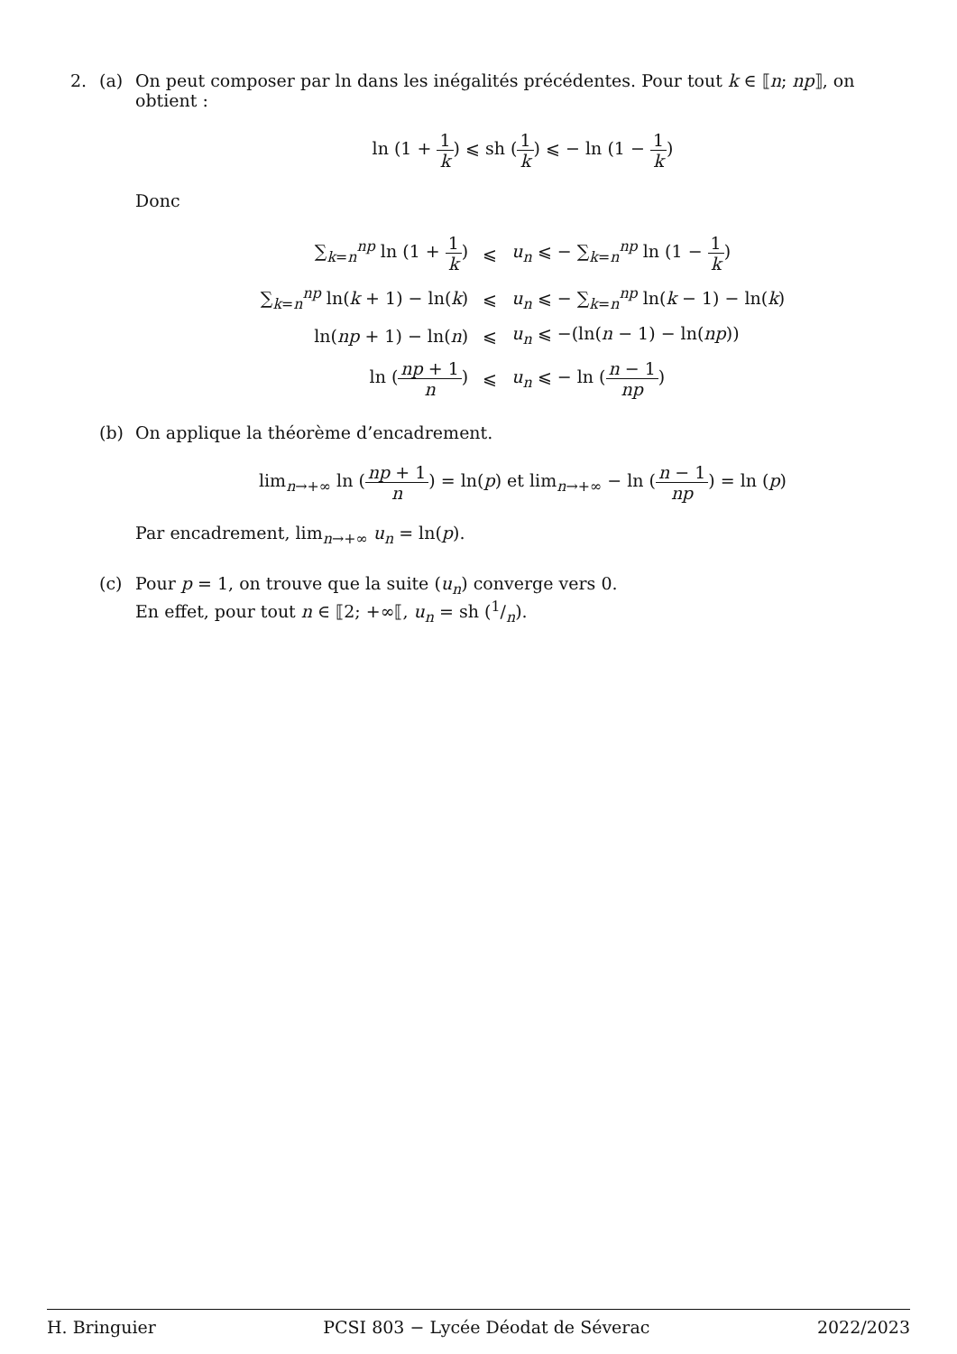2. (a) On peut composer par ln dans les inégalités précédentes. Pour tout k ∈ ⟦n; np⟧, on obtient :
ln (1 + 1 k) ⩽ sh (1 k) ⩽ − ln (1 − 1 k)
Donc
| ∑<sub>k=n</sub><sup>np</sup> ln (1 + 1 k ) | ⩽ | u<sub>n</sub> ⩽ − ∑<sub>k=n</sub><sup>np</sup> ln (1 − 1 k ) |
| ∑<sub>k=n</sub><sup>np</sup> ln( k + 1) − ln( k ) | ⩽ | u<sub>n</sub> ⩽ − ∑<sub>k=n</sub><sup>np</sup> ln( k − 1) − ln( k ) |
| ln( np + 1) − ln( n ) | ⩽ | u<sub>n</sub> ⩽ −(ln( n − 1) − ln( np )) |
| ln ( np + 1 n ) | ⩽ | u<sub>n</sub> ⩽ − ln ( n − 1 np ) |
(b) On applique la théorème d’encadrement.
lim<sub>n→+∞</sub> ln (np + 1 n) = ln(p) et lim<sub>n→+∞</sub> − ln (n − 1 np) = ln (p)
Par encadrement, lim<sub>n→+∞</sub> u<sub>n</sub> = ln(p).
(c) Pour p = 1, on trouve que la suite (u<sub>n</sub>) converge vers 0.
En effet, pour tout n ∈ ⟦2; +∞⟦, u<sub>n</sub> = sh (1/n).
H. Bringuier PCSI 803 − Lycée Déodat de Séverac 2022/2023